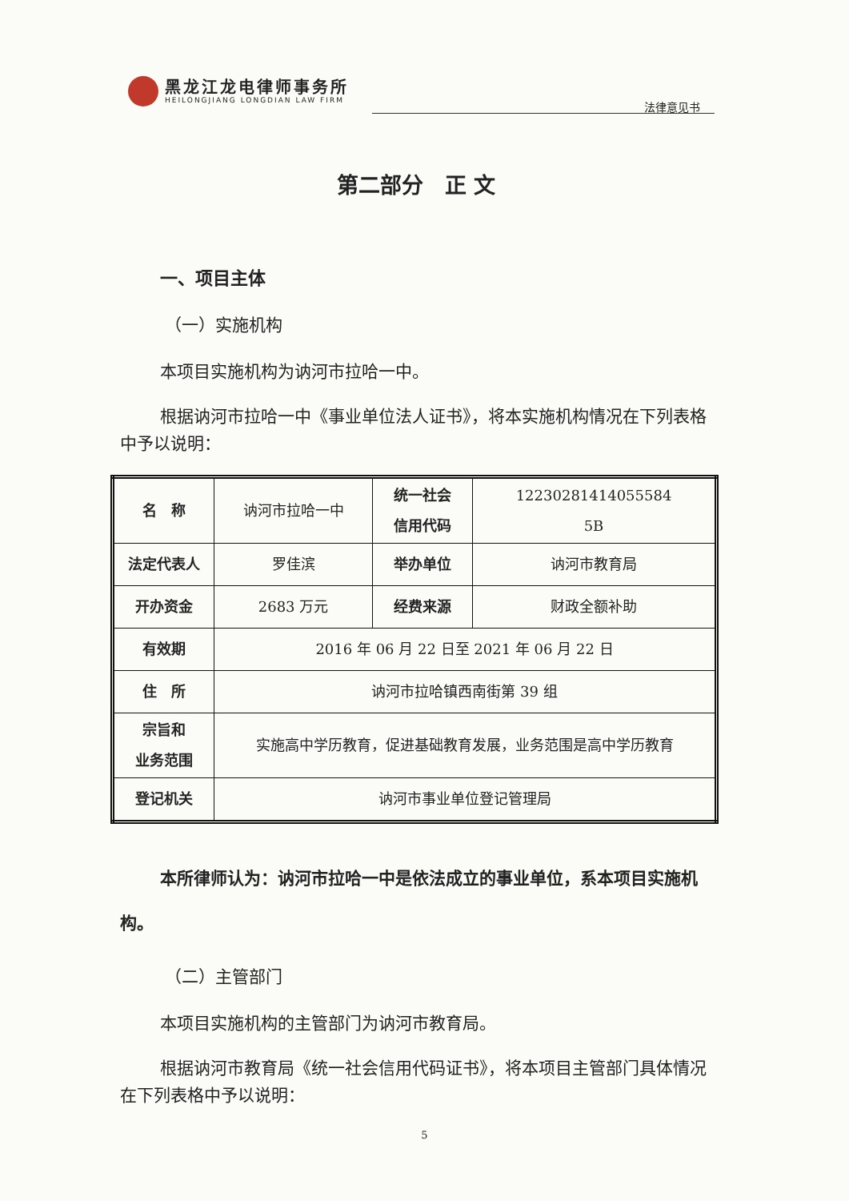黑龙江龙电律师事务所
HEILONGJIANG LONGDIAN LAW FIRM
法律意见书
第二部分　正 文
一、项目主体
（一）实施机构
本项目实施机构为讷河市拉哈一中。
根据讷河市拉哈一中《事业单位法人证书》，将本实施机构情况在下列表格中予以说明：
| 名 称 | 讷河市拉哈一中 | 统一社会 信用代码 | 12230281414055584 5B |
| 法定代表人 | 罗佳滨 | 举办单位 | 讷河市教育局 |
| 开办资金 | 2683 万元 | 经费来源 | 财政全额补助 |
| 有效期 | 2016 年 06 月 22 日至 2021 年 06 月 22 日 | | |
| 住 所 | 讷河市拉哈镇西南街第 39 组 | | |
| 宗旨和 业务范围 | 实施高中学历教育，促进基础教育发展，业务范围是高中学历教育 | | |
| 登记机关 | 讷河市事业单位登记管理局 | | |
本所律师认为：讷河市拉哈一中是依法成立的事业单位，系本项目实施机构。
（二）主管部门
本项目实施机构的主管部门为讷河市教育局。
根据讷河市教育局《统一社会信用代码证书》，将本项目主管部门具体情况在下列表格中予以说明：
5